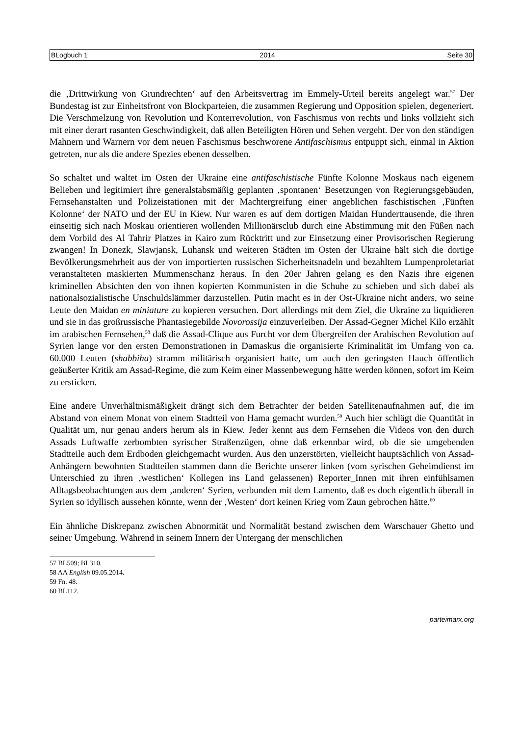BLogbuch 1 2014 Seite 30
die ‚Drittwirkung von Grundrechten‘ auf den Arbeitsvertrag im Emmely-Urteil bereits angelegt war.<sup>57</sup> Der Bundestag ist zur Einheitsfront von Blockparteien, die zusammen Regierung und Opposition spielen, degeneriert. Die Verschmelzung von Revolution und Konterrevolution, von Faschismus von rechts und links vollzieht sich mit einer derart rasanten Geschwindigkeit, daß allen Beteiligten Hören und Sehen vergeht. Der von den ständigen Mahnern und Warnern vor dem neuen Faschismus beschworene Antifaschismus entpuppt sich, einmal in Aktion getreten, nur als die andere Spezies ebenen desselben.
So schaltet und waltet im Osten der Ukraine eine antifaschistische Fünfte Kolonne Moskaus nach eigenem Belieben und legitimiert ihre generalstabsmäßig geplanten ‚spontanen‘ Besetzungen von Regierungsgebäuden, Fernsehanstalten und Polizeistationen mit der Machtergreifung einer angeblichen faschistischen ‚Fünften Kolonne‘ der NATO und der EU in Kiew. Nur waren es auf dem dortigen Maidan Hunderttausende, die ihren einseitig sich nach Moskau orientieren wollenden Millionärsclub durch eine Abstimmung mit den Füßen nach dem Vorbild des Al Tahrir Platzes in Kairo zum Rücktritt und zur Einsetzung einer Provisorischen Regierung zwangen! In Donezk, Slawjansk, Luhansk und weiteren Städten im Osten der Ukraine hält sich die dortige Bevölkerungsmehrheit aus der von importierten russischen Sicherheitsnadeln und bezahltem Lumpenproletariat veranstalteten maskierten Mummenschanz heraus. In den 20er Jahren gelang es den Nazis ihre eigenen kriminellen Absichten den von ihnen kopierten Kommunisten in die Schuhe zu schieben und sich dabei als nationalsozialistische Unschuldslämmer darzustellen. Putin macht es in der Ost-Ukraine nicht anders, wo seine Leute den Maidan en miniature zu kopieren versuchen. Dort allerdings mit dem Ziel, die Ukraine zu liquidieren und sie in das großrussische Phantasiegebilde Novorossija einzuverleiben. Der Assad-Gegner Michel Kilo erzählt im arabischen Fernsehen,<sup>58</sup> daß die Assad-Clique aus Furcht vor dem Übergreifen der Arabischen Revolution auf Syrien lange vor den ersten Demonstrationen in Damaskus die organisierte Kriminalität im Umfang von ca. 60.000 Leuten (shabbiha) stramm militärisch organisiert hatte, um auch den geringsten Hauch öffentlich geäußerter Kritik am Assad-Regime, die zum Keim einer Massenbewegung hätte werden können, sofort im Keim zu ersticken.
Eine andere Unverhältnismäßigkeit drängt sich dem Betrachter der beiden Satellitenaufnahmen auf, die im Abstand von einem Monat von einem Stadtteil von Hama gemacht wurden.<sup>59</sup> Auch hier schlägt die Quantität in Qualität um, nur genau anders herum als in Kiew. Jeder kennt aus dem Fernsehen die Videos von den durch Assads Luftwaffe zerbombten syrischer Straßenzügen, ohne daß erkennbar wird, ob die sie umgebenden Stadtteile auch dem Erdboden gleichgemacht wurden. Aus den unzerstörten, vielleicht hauptsächlich von Assad-Anhängern bewohnten Stadtteilen stammen dann die Berichte unserer linken (vom syrischen Geheimdienst im Unterschied zu ihren ‚westlichen‘ Kollegen ins Land gelassenen) Reporter_Innen mit ihren einfühlsamen Alltagsbeobachtungen aus dem ‚anderen‘ Syrien, verbunden mit dem Lamento, daß es doch eigentlich überall in Syrien so idyllisch aussehen könnte, wenn der ‚Westen‘ dort keinen Krieg vom Zaun gebrochen hätte.<sup>60</sup>
Ein ähnliche Diskrepanz zwischen Abnormität und Normalität bestand zwischen dem Warschauer Ghetto und seiner Umgebung. Während in seinem Innern der Untergang der menschlichen
57 BL509; BL310.
58 AA English 09.05.2014.
59 Fn. 48.
60 BL112.
parteimarx.org